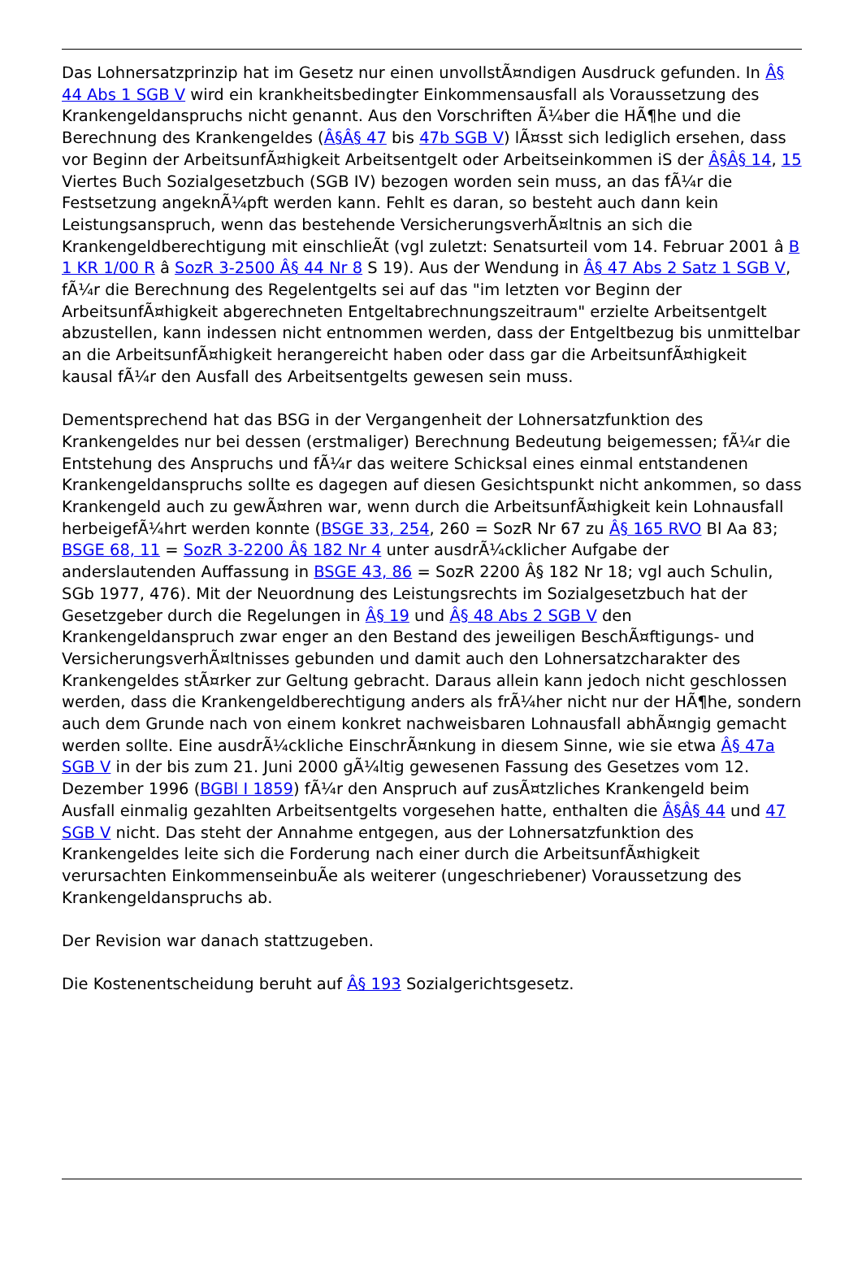Das Lohnersatzprinzip hat im Gesetz nur einen unvollstÃ¤ndigen Ausdruck gefunden. In Â§ 44 Abs 1 SGB V wird ein krankheitsbedingter Einkommensausfall als Voraussetzung des Krankengeldanspruchs nicht genannt. Aus den Vorschriften Ã¼ber die HÃ¶he und die Berechnung des Krankengeldes (Â§Â§ 47 bis 47b SGB V) lÃ¤sst sich lediglich ersehen, dass vor Beginn der ArbeitsunfÃ¤higkeit Arbeitsentgelt oder Arbeitseinkommen iS der Â§Â§ 14, 15 Viertes Buch Sozialgesetzbuch (SGB IV) bezogen worden sein muss, an das fÃ¼r die Festsetzung angeknÃ¼pft werden kann. Fehlt es daran, so besteht auch dann kein Leistungsanspruch, wenn das bestehende VersicherungsverhÃ¤ltnis an sich die Krankengeldberechtigung mit einschlieÃt (vgl zuletzt: Senatsurteil vom 14. Februar 2001 â B 1 KR 1/00 R â SozR 3-2500 Â§ 44 Nr 8 S 19). Aus der Wendung in Â§ 47 Abs 2 Satz 1 SGB V, fÃ¼r die Berechnung des Regelentgelts sei auf das "im letzten vor Beginn der ArbeitsunfÃ¤higkeit abgerechneten Entgeltabrechnungszeitraum" erzielte Arbeitsentgelt abzustellen, kann indessen nicht entnommen werden, dass der Entgeltbezug bis unmittelbar an die ArbeitsunfÃ¤higkeit herangereicht haben oder dass gar die ArbeitsunfÃ¤higkeit kausal fÃ¼r den Ausfall des Arbeitsentgelts gewesen sein muss.
Dementsprechend hat das BSG in der Vergangenheit der Lohnersatzfunktion des Krankengeldes nur bei dessen (erstmaliger) Berechnung Bedeutung beigemessen; fÃ¼r die Entstehung des Anspruchs und fÃ¼r das weitere Schicksal eines einmal entstandenen Krankengeldanspruchs sollte es dagegen auf diesen Gesichtspunkt nicht ankommen, so dass Krankengeld auch zu gewÃ¤hren war, wenn durch die ArbeitsunfÃ¤higkeit kein Lohnausfall herbeigefÃ¼hrt werden konnte (BSGE 33, 254, 260 = SozR Nr 67 zu Â§ 165 RVO Bl Aa 83; BSGE 68, 11 = SozR 3-2200 Â§ 182 Nr 4 unter ausdrÃ¼cklicher Aufgabe der anderslautenden Auffassung in BSGE 43, 86 = SozR 2200 Â§ 182 Nr 18; vgl auch Schulin, SGb 1977, 476). Mit der Neuordnung des Leistungsrechts im Sozialgesetzbuch hat der Gesetzgeber durch die Regelungen in Â§ 19 und Â§ 48 Abs 2 SGB V den Krankengeldanspruch zwar enger an den Bestand des jeweiligen BeschÃ¤ftigungs- und VersicherungsverhÃ¤ltnisses gebunden und damit auch den Lohnersatzcharakter des Krankengeldes stÃ¤rker zur Geltung gebracht. Daraus allein kann jedoch nicht geschlossen werden, dass die Krankengeldberechtigung anders als frÃ¼her nicht nur der HÃ¶he, sondern auch dem Grunde nach von einem konkret nachweisbaren Lohnausfall abhÃ¤ngig gemacht werden sollte. Eine ausdrÃ¼ckliche EinschrÃ¤nkung in diesem Sinne, wie sie etwa Â§ 47a SGB V in der bis zum 21. Juni 2000 gÃ¼ltig gewesenen Fassung des Gesetzes vom 12. Dezember 1996 (BGBl I 1859) fÃ¼r den Anspruch auf zusÃ¤tzliches Krankengeld beim Ausfall einmalig gezahlten Arbeitsentgelts vorgesehen hatte, enthalten die Â§Â§ 44 und 47 SGB V nicht. Das steht der Annahme entgegen, aus der Lohnersatzfunktion des Krankengeldes leite sich die Forderung nach einer durch die ArbeitsunfÃ¤higkeit verursachten EinkommenseinbuÃe als weiterer (ungeschriebener) Voraussetzung des Krankengeldanspruchs ab.
Der Revision war danach stattzugeben.
Die Kostenentscheidung beruht auf Â§ 193 Sozialgerichtsgesetz.